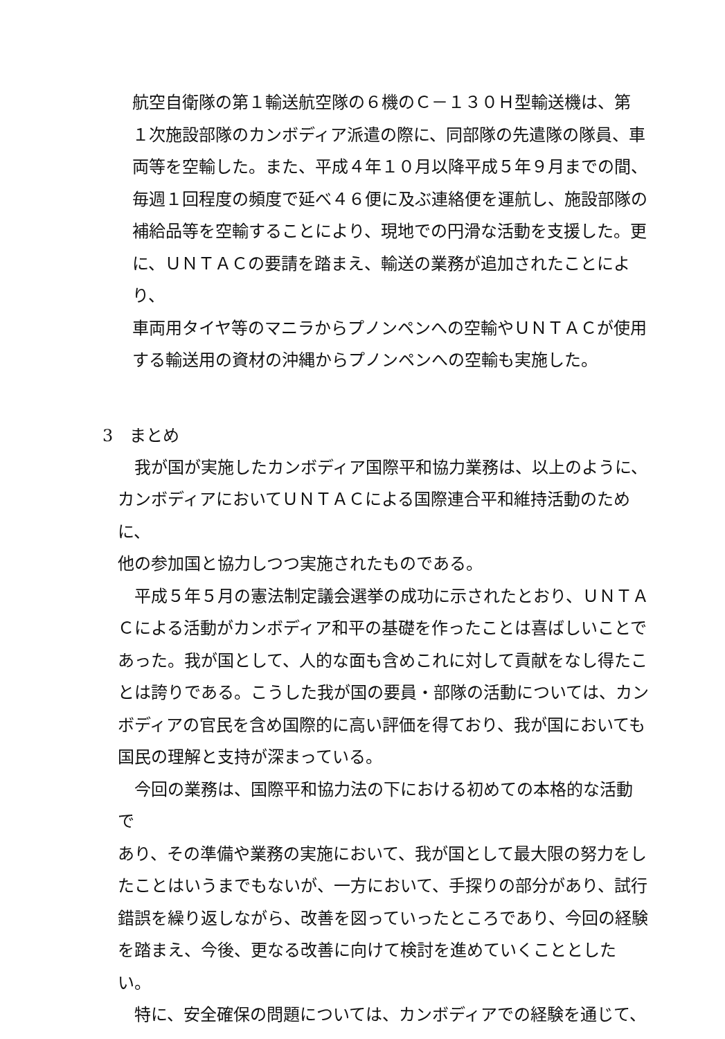航空自衛隊の第１輸送航空隊の６機のＣ－１３０Ｈ型輸送機は、第
１次施設部隊のカンボディア派遣の際に、同部隊の先遣隊の隊員、車
両等を空輸した。また、平成４年１０月以降平成５年９月までの間、
毎週１回程度の頻度で延べ４６便に及ぶ連絡便を運航し、施設部隊の
補給品等を空輸することにより、現地での円滑な活動を支援した。更
に、ＵＮＴＡＣの要請を踏まえ、輸送の業務が追加されたことにより、
車両用タイヤ等のマニラからプノンペンへの空輸やＵＮＴＡＣが使用
する輸送用の資材の沖縄からプノンペンへの空輸も実施した。
3　まとめ
　我が国が実施したカンボディア国際平和協力業務は、以上のように、
カンボディアにおいてＵＮＴＡＣによる国際連合平和維持活動のために、
他の参加国と協力しつつ実施されたものである。
　平成５年５月の憲法制定議会選挙の成功に示されたとおり、ＵＮＴＡ
Ｃによる活動がカンボディア和平の基礎を作ったことは喜ばしいことで
あった。我が国として、人的な面も含めこれに対して貢献をなし得たこ
とは誇りである。こうした我が国の要員・部隊の活動については、カン
ボディアの官民を含め国際的に高い評価を得ており、我が国においても
国民の理解と支持が深まっている。
　今回の業務は、国際平和協力法の下における初めての本格的な活動で
あり、その準備や業務の実施において、我が国として最大限の努力をし
たことはいうまでもないが、一方において、手探りの部分があり、試行
錯誤を繰り返しながら、改善を図っていったところであり、今回の経験
を踏まえ、今後、更なる改善に向けて検討を進めていくこととしたい。
　特に、安全確保の問題については、カンボディアでの経験を通じて、